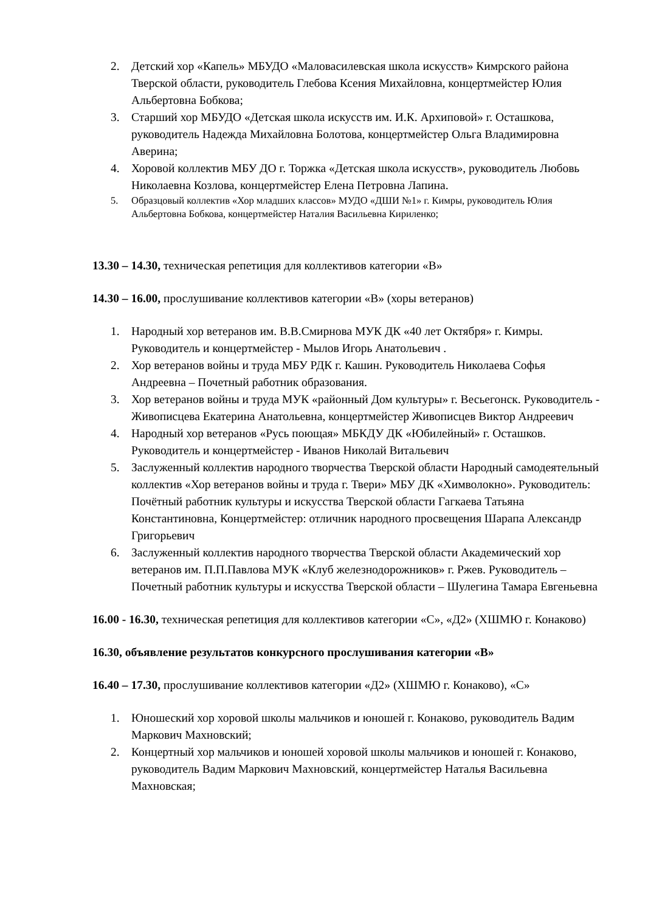2. Детский хор «Капель» МБУДО «Маловасилевская школа искусств» Кимрского района Тверской области, руководитель Глебова Ксения Михайловна, концертмейстер Юлия Альбертовна Бобкова;
3. Старший хор МБУДО «Детская школа искусств им. И.К. Архиповой» г. Осташкова, руководитель Надежда Михайловна Болотова, концертмейстер Ольга Владимировна Аверина;
4. Хоровой коллектив МБУ ДО г. Торжка «Детская школа искусств», руководитель Любовь Николаевна Козлова, концертмейстер Елена Петровна Лапина.
5. Образцовый коллектив «Хор младших классов» МУДО «ДШИ №1» г. Кимры, руководитель Юлия Альбертовна Бобкова, концертмейстер Наталия Васильевна Кириленко;
13.30 – 14.30, техническая репетиция для коллективов категории «В»
14.30 – 16.00, прослушивание коллективов категории «В» (хоры ветеранов)
1. Народный хор ветеранов им. В.В.Смирнова МУК ДК «40 лет Октября» г. Кимры. Руководитель и концертмейстер - Мылов Игорь Анатольевич .
2. Хор ветеранов войны и труда МБУ РДК г. Кашин. Руководитель Николаева Софья Андреевна – Почетный работник образования.
3. Хор ветеранов войны и труда МУК «районный Дом культуры» г. Весьегонск. Руководитель - Живописцева Екатерина Анатольевна, концертмейстер Живописцев Виктор Андреевич
4. Народный хор ветеранов «Русь поющая» МБКДУ ДК «Юбилейный» г. Осташков. Руководитель и концертмейстер - Иванов Николай Витальевич
5. Заслуженный коллектив народного творчества Тверской области Народный самодеятельный коллектив «Хор ветеранов войны и труда г. Твери» МБУ ДК «Химволокно». Руководитель: Почётный работник культуры и искусства Тверской области Гагкаева Татьяна Константиновна, Концертмейстер: отличник народного просвещения Шарапа Александр Григорьевич
6. Заслуженный коллектив народного творчества Тверской области Академический хор ветеранов им. П.П.Павлова МУК «Клуб железнодорожников» г. Ржев. Руководитель – Почетный работник культуры и искусства Тверской области – Шулегина Тамара Евгеньевна
16.00 - 16.30, техническая репетиция для коллективов категории «С», «Д2» (ХШМЮ г. Конаково)
16.30, объявление результатов конкурсного прослушивания категории «В»
16.40 – 17.30, прослушивание коллективов категории «Д2» (ХШМЮ г. Конаково), «С»
1. Юношеский хор хоровой школы мальчиков и юношей г. Конаково, руководитель Вадим Маркович Махновский;
2. Концертный хор мальчиков и юношей хоровой школы мальчиков и юношей г. Конаково, руководитель Вадим Маркович Махновский, концертмейстер Наталья Васильевна Махновская;